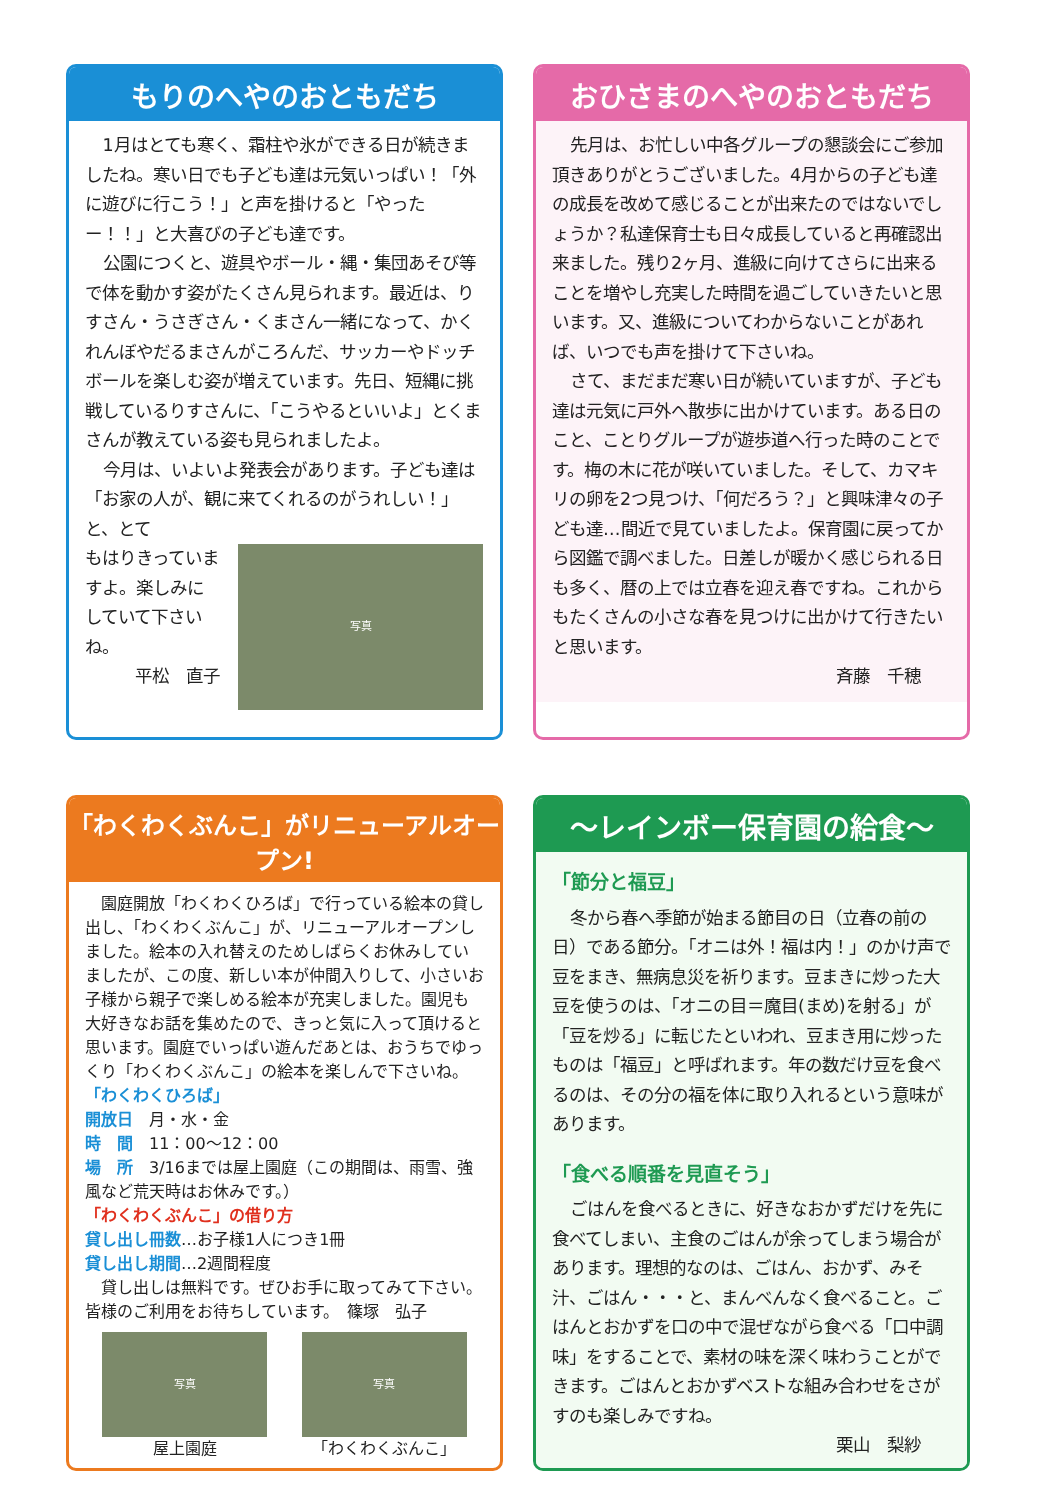もりのへやのおともだち
1月はとても寒く、霜柱や氷ができる日が続きましたね。寒い日でも子ども達は元気いっぱい！「外に遊びに行こう！」と声を掛けると「やったー！！」と大喜びの子ども達です。
公園につくと、遊具やボール・縄・集団あそび等で体を動かす姿がたくさん見られます。最近は、りすさん・うさぎさん・くまさん一緒になって、かくれんぼやだるまさんがころんだ、サッカーやドッチボールを楽しむ姿が増えています。先日、短縄に挑戦しているりすさんに、「こうやるといいよ」とくまさんが教えている姿も見られましたよ。
今月は、いよいよ発表会があります。子ども達は「お家の人が、観に来てくれるのがうれしい！」と、とて
もはりきっていますよ。楽しみにしていて下さいね。
平松　直子
写真
おひさまのへやのおともだち
先月は、お忙しい中各グループの懇談会にご参加頂きありがとうございました。4月からの子ども達の成長を改めて感じることが出来たのではないでしょうか？私達保育士も日々成長していると再確認出来ました。残り2ヶ月、進級に向けてさらに出来ることを増やし充実した時間を過ごしていきたいと思います。又、進級についてわからないことがあれば、いつでも声を掛けて下さいね。
さて、まだまだ寒い日が続いていますが、子ども達は元気に戸外へ散歩に出かけています。ある日のこと、ことりグループが遊歩道へ行った時のことです。梅の木に花が咲いていました。そして、カマキリの卵を2つ見つけ、「何だろう？」と興味津々の子ども達…間近で見ていましたよ。保育園に戻ってから図鑑で調べました。日差しが暖かく感じられる日も多く、暦の上では立春を迎え春ですね。これからもたくさんの小さな春を見つけに出かけて行きたいと思います。
斉藤　千穂
「わくわくぶんこ」がリニューアルオープン!
園庭開放「わくわくひろば」で行っている絵本の貸し出し、「わくわくぶんこ」が、リニューアルオープンしました。絵本の入れ替えのためしばらくお休みしていましたが、この度、新しい本が仲間入りして、小さいお子様から親子で楽しめる絵本が充実しました。園児も大好きなお話を集めたので、きっと気に入って頂けると思います。園庭でいっぱい遊んだあとは、おうちでゆっくり「わくわくぶんこ」の絵本を楽しんで下さいね。
「わくわくひろば」
開放日　月・水・金
時　間　11：00～12：00
場　所　3/16までは屋上園庭（この期間は、雨雪、強風など荒天時はお休みです。）
「わくわくぶんこ」の借り方
貸し出し冊数…お子様1人につき1冊
貸し出し期間…2週間程度
貸し出しは無料です。ぜひお手に取ってみて下さい。皆様のご利用をお待ちしています。　篠塚　弘子
写真
屋上園庭
写真
「わくわくぶんこ」
～レインボー保育園の給食～
「節分と福豆」
冬から春へ季節が始まる節目の日（立春の前の日）である節分。「オニは外！福は内！」のかけ声で豆をまき、無病息災を祈ります。豆まきに炒った大豆を使うのは、「オニの目＝魔目(まめ)を射る」が「豆を炒る」に転じたといわれ、豆まき用に炒ったものは「福豆」と呼ばれます。年の数だけ豆を食べるのは、その分の福を体に取り入れるという意味があります。
「食べる順番を見直そう」
ごはんを食べるときに、好きなおかずだけを先に食べてしまい、主食のごはんが余ってしまう場合があります。理想的なのは、ごはん、おかず、みそ汁、ごはん・・・と、まんべんなく食べること。ごはんとおかずを口の中で混ぜながら食べる「口中調味」をすることで、素材の味を深く味わうことができます。ごはんとおかずベストな組み合わせをさがすのも楽しみですね。
栗山　梨紗